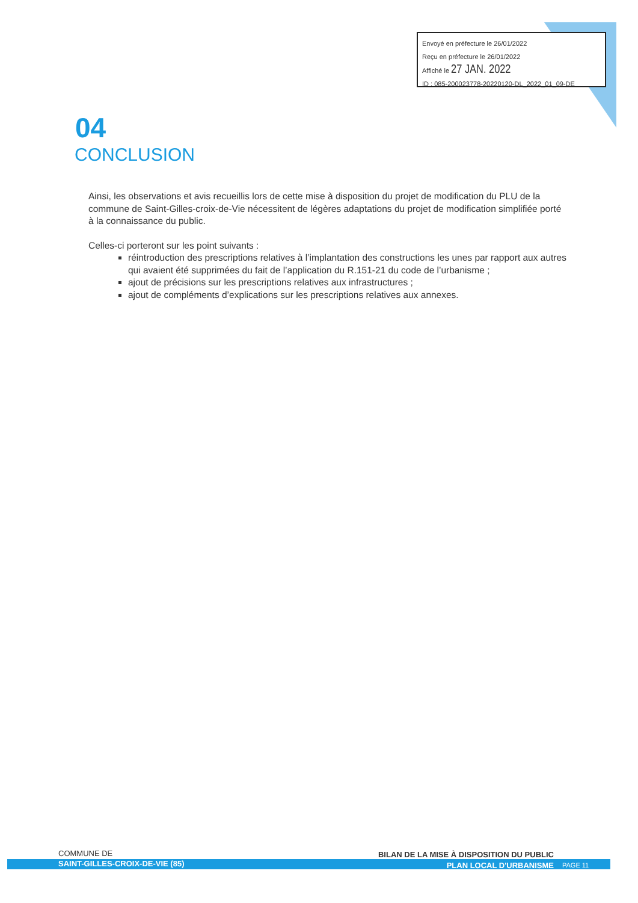Envoyé en préfecture le 26/01/2022
Reçu en préfecture le 26/01/2022
Affiché le 27 JAN. 2022
ID : 085-200023778-20220120-DL_2022_01_09-DE
04
CONCLUSION
Ainsi, les observations et avis recueillis lors de cette mise à disposition du projet de modification du PLU de la commune de Saint-Gilles-croix-de-Vie nécessitent de légères adaptations du projet de modification simplifiée porté à la connaissance du public.
Celles-ci porteront sur les point suivants :
réintroduction des prescriptions relatives à l’implantation des constructions les unes par rapport aux autres qui avaient été supprimées du fait de l’application du R.151-21 du code de l’urbanisme ;
ajout de précisions sur les prescriptions relatives aux infrastructures ;
ajout de compléments d’explications sur les prescriptions relatives aux annexes.
COMMUNE DE
SAINT-GILLES-CROIX-DE-VIE (85)
BILAN DE LA MISE À DISPOSITION DU PUBLIC
PLAN LOCAL D'URBANISME
PAGE 11